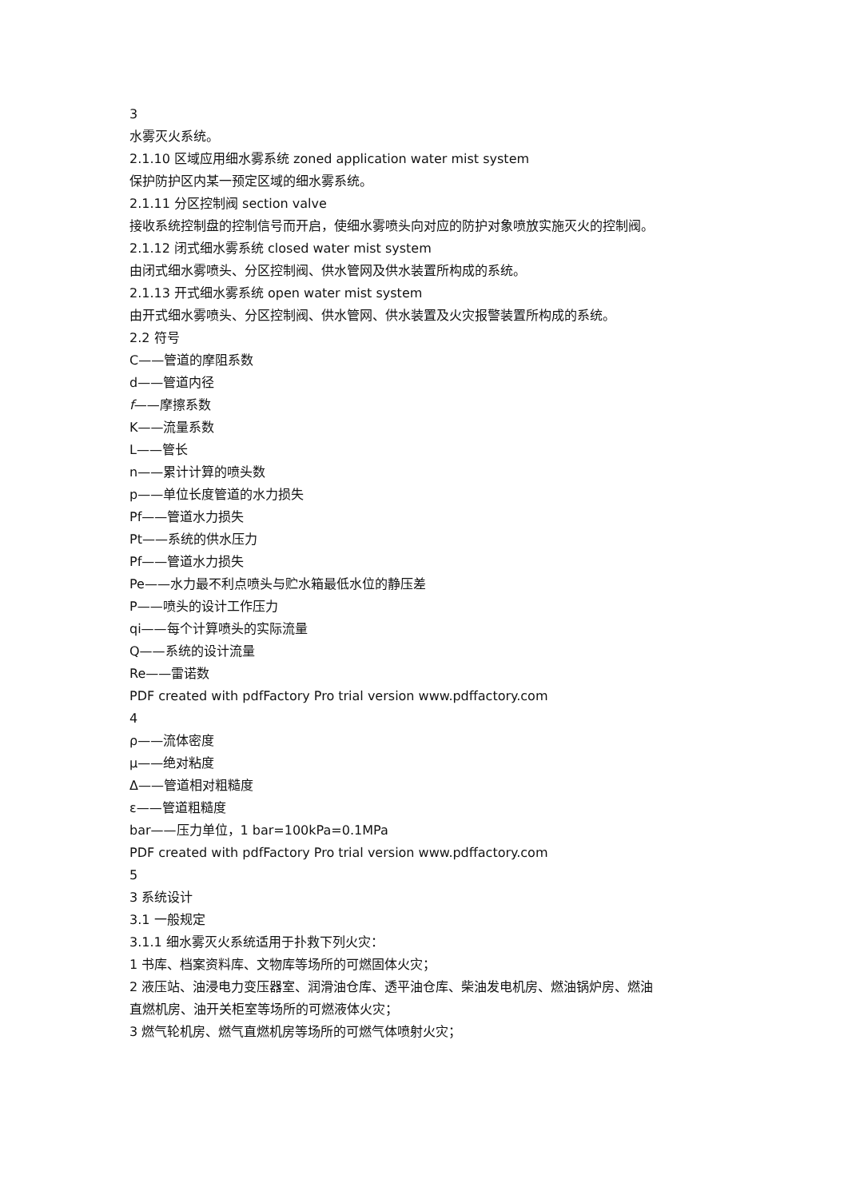3
水雾灭火系统。
2.1.10 区域应用细水雾系统 zoned application water mist system
保护防护区内某一预定区域的细水雾系统。
2.1.11 分区控制阀 section valve
接收系统控制盘的控制信号而开启，使细水雾喷头向对应的防护对象喷放实施灭火的控制阀。
2.1.12 闭式细水雾系统 closed water mist system
由闭式细水雾喷头、分区控制阀、供水管网及供水装置所构成的系统。
2.1.13 开式细水雾系统 open water mist system
由开式细水雾喷头、分区控制阀、供水管网、供水装置及火灾报警装置所构成的系统。
2.2 符号
C——管道的摩阻系数
d——管道内径
f——摩擦系数
K——流量系数
L——管长
n——累计计算的喷头数
p——单位长度管道的水力损失
Pf——管道水力损失
Pt——系统的供水压力
Pf——管道水力损失
Pe——水力最不利点喷头与贮水箱最低水位的静压差
P——喷头的设计工作压力
qi——每个计算喷头的实际流量
Q——系统的设计流量
Re——雷诺数
PDF created with pdfFactory Pro trial version www.pdffactory.com
4
ρ——流体密度
μ——绝对粘度
Δ——管道相对粗糙度
ε——管道粗糙度
bar——压力单位，1 bar=100kPa=0.1MPa
PDF created with pdfFactory Pro trial version www.pdffactory.com
5
3 系统设计
3.1 一般规定
3.1.1 细水雾灭火系统适用于扑救下列火灾：
1 书库、档案资料库、文物库等场所的可燃固体火灾；
2 液压站、油浸电力变压器室、润滑油仓库、透平油仓库、柴油发电机房、燃油锅炉房、燃油直燃机房、油开关柜室等场所的可燃液体火灾；
3 燃气轮机房、燃气直燃机房等场所的可燃气体喷射火灾；